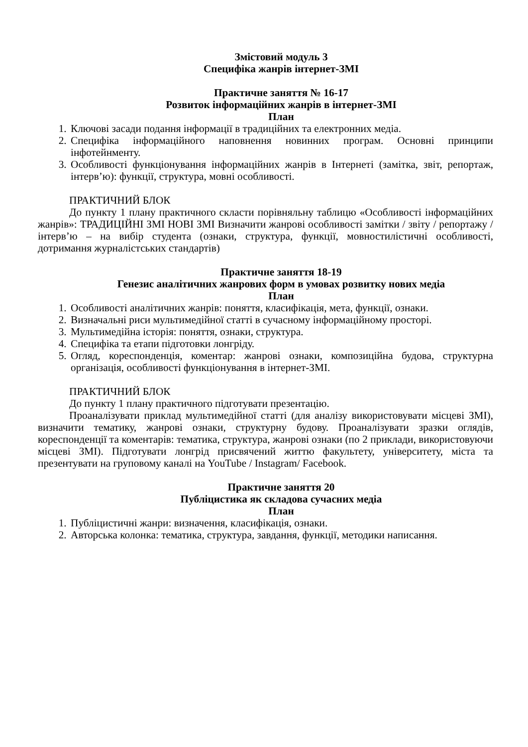Змістовий модуль 3
Специфіка жанрів інтернет-ЗМІ
Практичне заняття № 16-17
Розвиток інформаційних жанрів в інтернет-ЗМІ
План
1. Ключові засади подання інформації в традиційних та електронних медіа.
2. Специфіка інформаційного наповнення новинних програм. Основні принципи інфотейнменту.
3. Особливості функціонування інформаційних жанрів в Інтернеті (замітка, звіт, репортаж, інтерв’ю): функції, структура, мовні особливості.
ПРАКТИЧНИЙ БЛОК
До пункту 1 плану практичного скласти порівняльну таблицю «Особливості інформаційних жанрів»: ТРАДИЦІЙНІ ЗМІ НОВІ ЗМІ Визначити жанрові особливості замітки / звіту / репортажу / інтерв’ю – на вибір студента (ознаки, структура, функції, мовностилістичні особливості, дотримання журналістських стандартів)
Практичне заняття 18-19
Генезис аналітичних жанрових форм в умовах розвитку нових медіа
План
1. Особливості аналітичних жанрів: поняття, класифікація, мета, функції, ознаки.
2. Визначальні риси мультимедійної статті в сучасному інформаційному просторі.
3. Мультимедійна історія: поняття, ознаки, структура.
4. Специфіка та етапи підготовки лонгріду.
5. Огляд, кореспонденція, коментар: жанрові ознаки, композиційна будова, структурна організація, особливості функціонування в інтернет-ЗМІ.
ПРАКТИЧНИЙ БЛОК
До пункту 1 плану практичного підготувати презентацію.
Проаналізувати приклад мультимедійної статті (для аналізу використовувати місцеві ЗМІ), визначити тематику, жанрові ознаки, структурну будову. Проаналізувати зразки оглядів, кореспонденції та коментарів: тематика, структура, жанрові ознаки (по 2 приклади, використовуючи місцеві ЗМІ). Підготувати лонгрід присвячений життю факультету, університету, міста та презентувати на груповому каналі на YouTube / Instagram/ Facebook.
Практичне заняття 20
Публіцистика як складова сучасних медіа
План
1. Публіцистичні жанри: визначення, класифікація, ознаки.
2. Авторська колонка: тематика, структура, завдання, функції, методики написання.